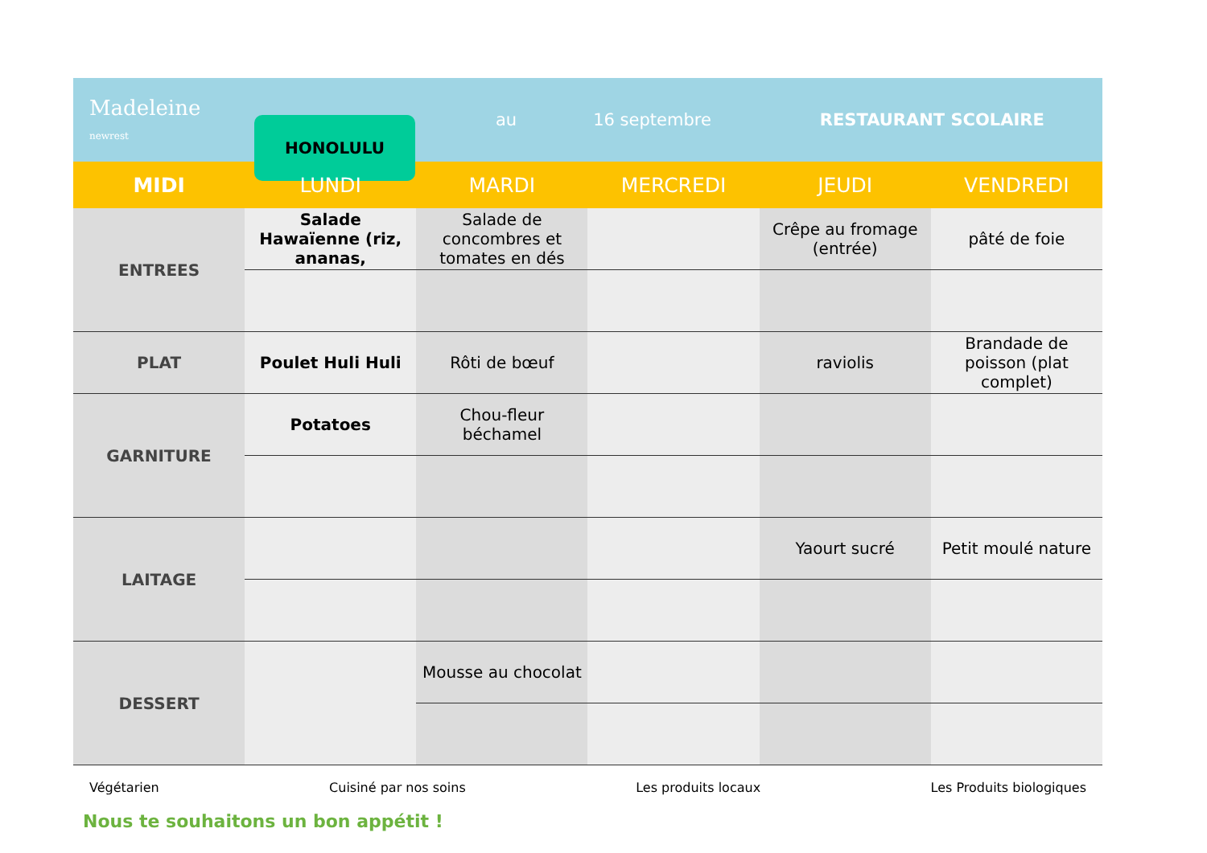Madeleine
newrest
HONOLULU
au 16 septembre RESTAURANT SCOLAIRE
| MIDI | LUNDI | MARDI | MERCREDI | JEUDI | VENDREDI |
| --- | --- | --- | --- | --- | --- |
| ENTREES | Salade Hawaïenne (riz, ananas, | Salade de concombres et tomates en dés | | Crêpe au fromage (entrée) | pâté de foie |
| PLAT | Poulet Huli Huli | Rôti de bœuf | | raviolis | Brandade de poisson (plat complet) |
| GARNITURE | Potatoes | Chou-fleur béchamel | | | |
| LAITAGE | | | | Yaourt sucré | Petit moulé nature |
| DESSERT | | Mousse au chocolat | | | |
Végétarien Cuisiné par nos soins Les produits locaux Les Produits biologiques
Nous te souhaitons un bon appétit !